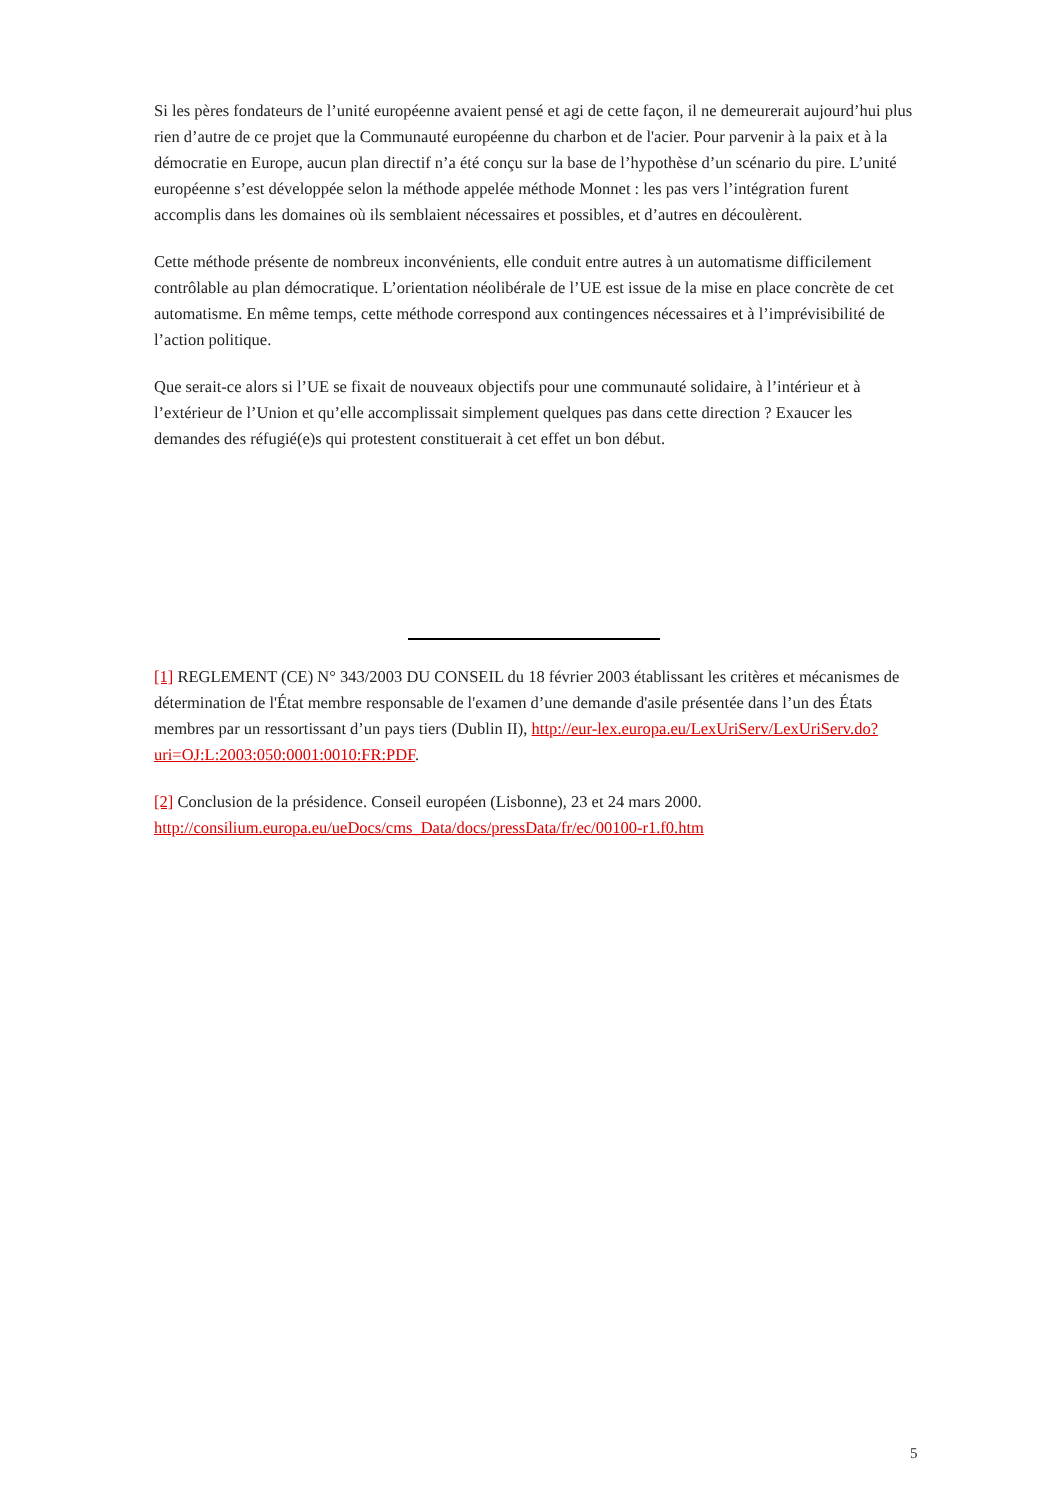Si les pères fondateurs de l’unité européenne avaient pensé et agi de cette façon, il ne demeurerait aujourd’hui plus rien d’autre de ce projet que la Communauté européenne du charbon et de l'acier. Pour parvenir à la paix et à la démocratie en Europe, aucun plan directif n’a été conçu sur la base de l’hypothèse d’un scénario du pire. L’unité européenne s’est développée selon la méthode appelée méthode Monnet : les pas vers l’intégration furent accomplis dans les domaines où ils semblaient nécessaires et possibles, et d’autres en découlèrent.
Cette méthode présente de nombreux inconvénients, elle conduit entre autres à un automatisme difficilement contrôlable au plan démocratique. L’orientation néolibérale de l’UE est issue de la mise en place concrète de cet automatisme. En même temps, cette méthode correspond aux contingences nécessaires et à l’imprévisibilité de l’action politique.
Que serait-ce alors si l’UE se fixait de nouveaux objectifs pour une communauté solidaire, à l’intérieur et à l’extérieur de l’Union et qu’elle accomplissait simplement quelques pas dans cette direction ? Exaucer les demandes des réfugié(e)s qui protestent constituerait à cet effet un bon début.
[1] REGLEMENT (CE) N° 343/2003 DU CONSEIL du 18 février 2003 établissant les critères et mécanismes de détermination de l'État membre responsable de l'examen d’une demande d'asile présentée dans l’un des États membres par un ressortissant d’un pays tiers (Dublin II), http://eur-lex.europa.eu/LexUriServ/LexUriServ.do?uri=OJ:L:2003:050:0001:0010:FR:PDF.
[2] Conclusion de la présidence. Conseil européen (Lisbonne), 23 et 24 mars 2000.
http://consilium.europa.eu/ueDocs/cms_Data/docs/pressData/fr/ec/00100-r1.f0.htm
5